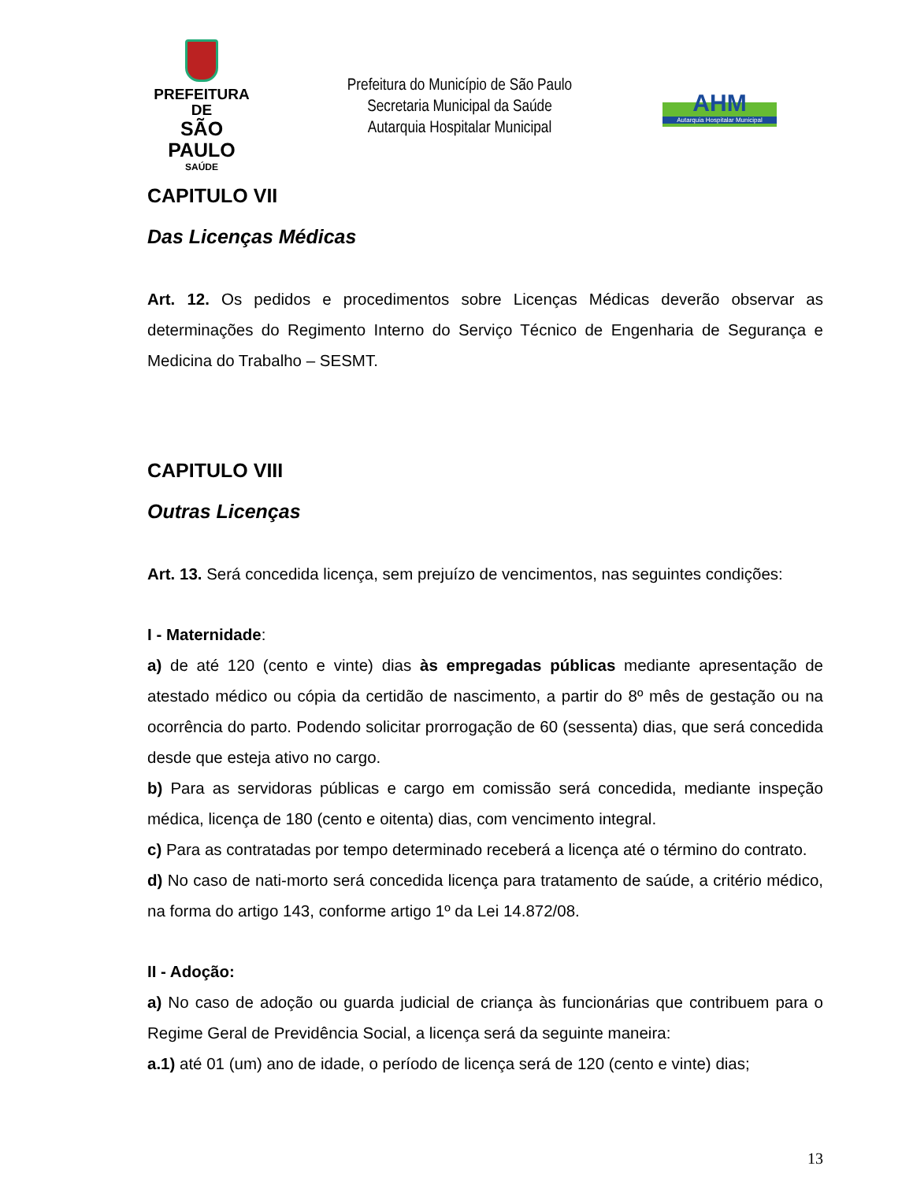PREFEITURA DE
SÃO PAULO
SAÚDE
Prefeitura do Município de São Paulo
Secretaria Municipal da Saúde
Autarquia Hospitalar Municipal
AHM
Autarquia Hospitalar Municipal
CAPITULO VII
Das Licenças Médicas
Art. 12. Os pedidos e procedimentos sobre Licenças Médicas deverão observar as determinações do Regimento Interno do Serviço Técnico de Engenharia de Segurança e Medicina do Trabalho – SESMT.
CAPITULO VIII
Outras Licenças
Art. 13. Será concedida licença, sem prejuízo de vencimentos, nas seguintes condições:
I - Maternidade:
a) de até 120 (cento e vinte) dias às empregadas públicas mediante apresentação de atestado médico ou cópia da certidão de nascimento, a partir do 8º mês de gestação ou na ocorrência do parto. Podendo solicitar prorrogação de 60 (sessenta) dias, que será concedida desde que esteja ativo no cargo.
b) Para as servidoras públicas e cargo em comissão será concedida, mediante inspeção médica, licença de 180 (cento e oitenta) dias, com vencimento integral.
c) Para as contratadas por tempo determinado receberá a licença até o término do contrato.
d) No caso de nati-morto será concedida licença para tratamento de saúde, a critério médico, na forma do artigo 143, conforme artigo 1º da Lei 14.872/08.
II - Adoção:
a) No caso de adoção ou guarda judicial de criança às funcionárias que contribuem para o Regime Geral de Previdência Social, a licença será da seguinte maneira:
a.1) até 01 (um) ano de idade, o período de licença será de 120 (cento e vinte) dias;
13